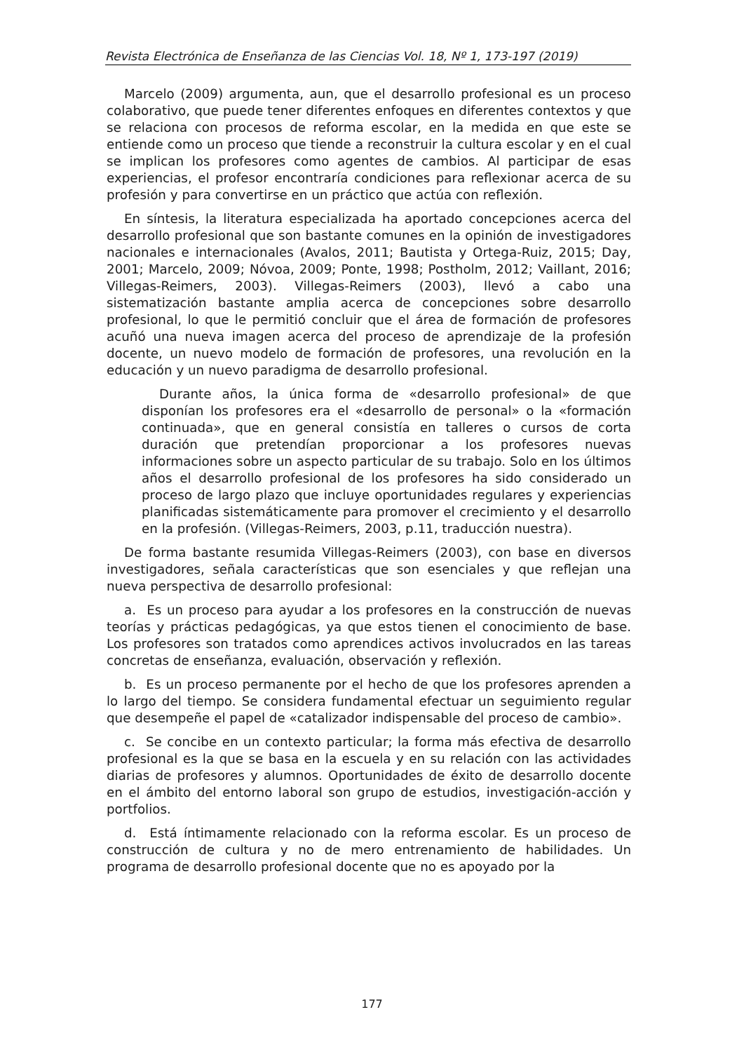Revista Electrónica de Enseñanza de las Ciencias Vol. 18, Nº 1, 173-197 (2019)
Marcelo (2009) argumenta, aun, que el desarrollo profesional es un proceso colaborativo, que puede tener diferentes enfoques en diferentes contextos y que se relaciona con procesos de reforma escolar, en la medida en que este se entiende como un proceso que tiende a reconstruir la cultura escolar y en el cual se implican los profesores como agentes de cambios. Al participar de esas experiencias, el profesor encontraría condiciones para reflexionar acerca de su profesión y para convertirse en un práctico que actúa con reflexión.
En síntesis, la literatura especializada ha aportado concepciones acerca del desarrollo profesional que son bastante comunes en la opinión de investigadores nacionales e internacionales (Avalos, 2011; Bautista y Ortega-Ruiz, 2015; Day, 2001; Marcelo, 2009; Nóvoa, 2009; Ponte, 1998; Postholm, 2012; Vaillant, 2016; Villegas-Reimers, 2003). Villegas-Reimers (2003), llevó a cabo una sistematización bastante amplia acerca de concepciones sobre desarrollo profesional, lo que le permitió concluir que el área de formación de profesores acuñó una nueva imagen acerca del proceso de aprendizaje de la profesión docente, un nuevo modelo de formación de profesores, una revolución en la educación y un nuevo paradigma de desarrollo profesional.
Durante años, la única forma de «desarrollo profesional» de que disponían los profesores era el «desarrollo de personal» o la «formación continuada», que en general consistía en talleres o cursos de corta duración que pretendían proporcionar a los profesores nuevas informaciones sobre un aspecto particular de su trabajo. Solo en los últimos años el desarrollo profesional de los profesores ha sido considerado un proceso de largo plazo que incluye oportunidades regulares y experiencias planificadas sistemáticamente para promover el crecimiento y el desarrollo en la profesión. (Villegas-Reimers, 2003, p.11, traducción nuestra).
De forma bastante resumida Villegas-Reimers (2003), con base en diversos investigadores, señala características que son esenciales y que reflejan una nueva perspectiva de desarrollo profesional:
a. Es un proceso para ayudar a los profesores en la construcción de nuevas teorías y prácticas pedagógicas, ya que estos tienen el conocimiento de base. Los profesores son tratados como aprendices activos involucrados en las tareas concretas de enseñanza, evaluación, observación y reflexión.
b. Es un proceso permanente por el hecho de que los profesores aprenden a lo largo del tiempo. Se considera fundamental efectuar un seguimiento regular que desempeñe el papel de «catalizador indispensable del proceso de cambio».
c. Se concibe en un contexto particular; la forma más efectiva de desarrollo profesional es la que se basa en la escuela y en su relación con las actividades diarias de profesores y alumnos. Oportunidades de éxito de desarrollo docente en el ámbito del entorno laboral son grupo de estudios, investigación-acción y portfolios.
d. Está íntimamente relacionado con la reforma escolar. Es un proceso de construcción de cultura y no de mero entrenamiento de habilidades. Un programa de desarrollo profesional docente que no es apoyado por la
177